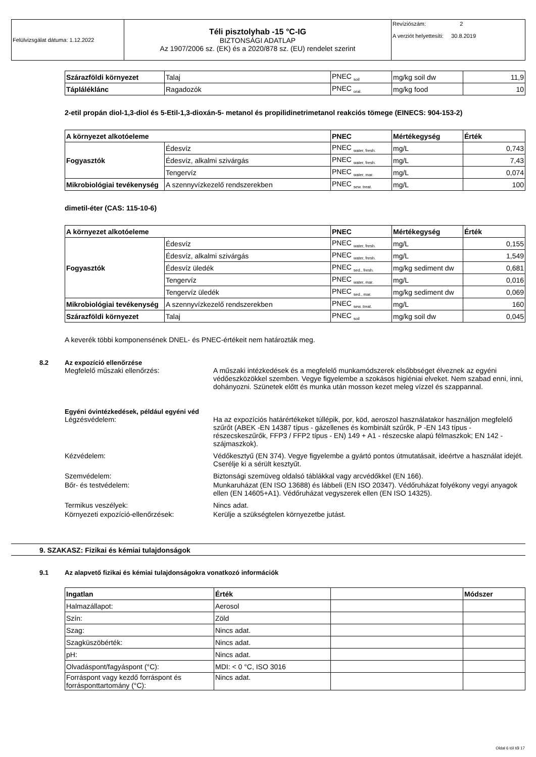| Felülvizsgálat dátuma: 1.12.2022 | Téli pisztolyhab -15 °C-IG BIZTONSÁGI ADATLAP Az 1907/2006 sz. (EK) és a 2020/878 sz. (EU) rendelet szerint | Revíziószám: 2 A verziót helyettesíti: 30.8.2019 |
| Szárazföldi környezet | Talaj | PNEC <sub>soil</sub> | mg/kg soil dw | 11,9 |
| Tápláléklánc | Ragadozók | PNEC <sub>oral.</sub> | mg/kg food | 10 |
2-etil propán diol-1,3-diol és 5-Etil-1,3-dioxán-5- metanol és propilidinetrimetanol reakciós tömege (EINECS: 904-153-2)
| A környezet alkotóeleme | | PNEC | Mértékegység | Érték |
| --- | --- | --- | --- | --- |
| Fogyasztók | Édesvíz | PNEC <sub>water, fresh.</sub> | mg/L | 0,743 |
| | Édesvíz, alkalmi szivárgás | PNEC <sub>water, fresh.</sub> | mg/L | 7,43 |
| | Tengervíz | PNEC <sub>water, mar.</sub> | mg/L | 0,074 |
| Mikrobiológiai tevékenység | A szennyvízkezelő rendszerekben | PNEC <sub>sew. treat.</sub> | mg/L | 100 |
dimetil-éter (CAS: 115-10-6)
| A környezet alkotóeleme | | PNEC | Mértékegység | Érték |
| --- | --- | --- | --- | --- |
| Fogyasztók | Édesvíz | PNEC <sub>water, fresh.</sub> | mg/L | 0,155 |
| | Édesvíz, alkalmi szivárgás | PNEC <sub>water, fresh.</sub> | mg/L | 1,549 |
| | Édesvíz üledék | PNEC <sub>sed., fresh.</sub> | mg/kg sediment dw | 0,681 |
| | Tengervíz | PNEC <sub>water, mar.</sub> | mg/L | 0,016 |
| | Tengervíz üledék | PNEC <sub>sed., mar.</sub> | mg/kg sediment dw | 0,069 |
| Mikrobiológiai tevékenység | A szennyvízkezelő rendszerekben | PNEC <sub>sew. treat.</sub> | mg/L | 160 |
| Szárazföldi környezet | Talaj | PNEC <sub>soil</sub> | mg/kg soil dw | 0,045 |
A keverék többi komponensének DNEL- és PNEC-értékeit nem határozták meg.
8.2 Az expozíció ellenőrzése
Megfelelő műszaki ellenőrzés: A műszaki intézkedések és a megfelelő munkamódszerek elsőbbséget élveznek az egyéni védőeszközökkel szemben. Vegye figyelembe a szokásos higiéniai elveket. Nem szabad enni, inni, dohányozni. Szünetek előtt és munka után mosson kezet meleg vízzel és szappannal.
Egyéni óvintézkedések, például egyéni véd
Légzésvédelem: Ha az expozíciós határértékeket túllépik, por, köd, aeroszol használatakor használjon megfelelő szűrőt (ABEK -EN 14387 típus - gázellenes és kombinált szűrők, P -EN 143 típus - részecskeszűrők, FFP3 / FFP2 típus - EN) 149 + A1 - részecske alapú félmaszkok; EN 142 - szájmaszkok).
Kézvédelem: Védőkesztyű (EN 374). Vegye figyelembe a gyártó pontos útmutatásait, ideértve a használat idejét. Cserélje ki a sérült kesztyűt.
Szemvédelem: Biztonsági szemüveg oldalsó táblákkal vagy arcvédőkkel (EN 166).
Bőr- és testvédelem: Munkaruházat (EN ISO 13688) és lábbeli (EN ISO 20347). Védőruházat folyékony vegyi anyagok ellen (EN 14605+A1). Védőruházat vegyszerek ellen (EN ISO 14325).
Termikus veszélyek: Nincs adat.
Környezeti expozíció-ellenőrzések: Kerülje a szükségtelen környezetbe jutást.
9. SZAKASZ: Fizikai és kémiai tulajdonságok
9.1 Az alapvető fizikai és kémiai tulajdonságokra vonatkozó információk
| Ingatlan | Érték | | Módszer |
| --- | --- | --- | --- |
| Halmazállapot: | Aerosol | | |
| Szín: | Zöld | | |
| Szag: | Nincs adat. | | |
| Szagküszöbérték: | Nincs adat. | | |
| pH: | Nincs adat. | | |
| Olvadáspont/fagyáspont (°C): | MDI: < 0 °C, ISO 3016 | | |
| Forráspont vagy kezdő forráspont és forrásponttartomány (°C): | Nincs adat. | | |
Oldal 6 tól től 17